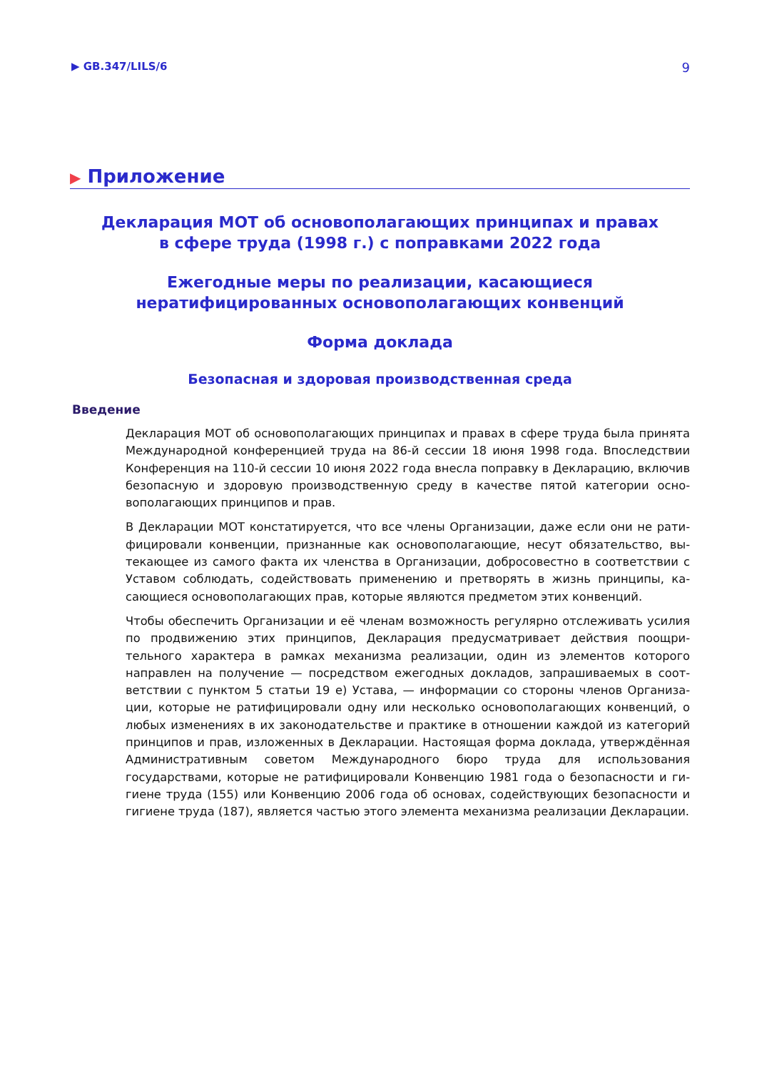▶ GB.347/LILS/6 9
▶ Приложение
Декларация МОТ об основополагающих принципах и правах
в сфере труда (1998 г.) с поправками 2022 года
Ежегодные меры по реализации, касающиеся
нератифицированных основополагающих конвенций
Форма доклада
Безопасная и здоровая производственная среда
Введение
Декларация МОТ об основополагающих принципах и правах в сфере труда была принята Международной конференцией труда на 86-й сессии 18 июня 1998 года. Впоследствии Конференция на 110-й сессии 10 июня 2022 года внесла поправку в Декларацию, вклю­чив безопасную и здоровую производственную среду в качестве пятой категории осно­вополагающих принципов и прав.
В Декларации МОТ констатируется, что все члены Организации, даже если они не рати­фицировали конвенции, признанные как основополагающие, несут обязательство, вы­текающее из самого факта их членства в Организации, добросовестно в соответствии с Уставом соблюдать, содействовать применению и претворять в жизнь принципы, ка­сающиеся основополагающих прав, которые являются предметом этих конвенций.
Чтобы обеспечить Организации и её членам возможность регулярно отслеживать уси­лия по продвижению этих принципов, Декларация предусматривает действия поощри­тельного характера в рамках механизма реализации, один из элементов которого направлен на получение — посредством ежегодных докладов, запрашиваемых в соот­ветствии с пунктом 5 статьи 19 e) Устава, — информации со стороны членов Организа­ции, которые не ратифицировали одну или несколько основополагающих конвенций, о любых изменениях в их законодательстве и практике в отношении каждой из катего­рий принципов и прав, изложенных в Декларации. Настоящая форма доклада, утвер­ждённая Административным советом Международного бюро труда для использования государствами, которые не ратифицировали Конвенцию 1981 года о безопасности и ги­гиене труда (155) или Конвенцию 2006 года об основах, содействующих безопасности и гигиене труда (187), является частью этого элемента механизма реализации Декларации.